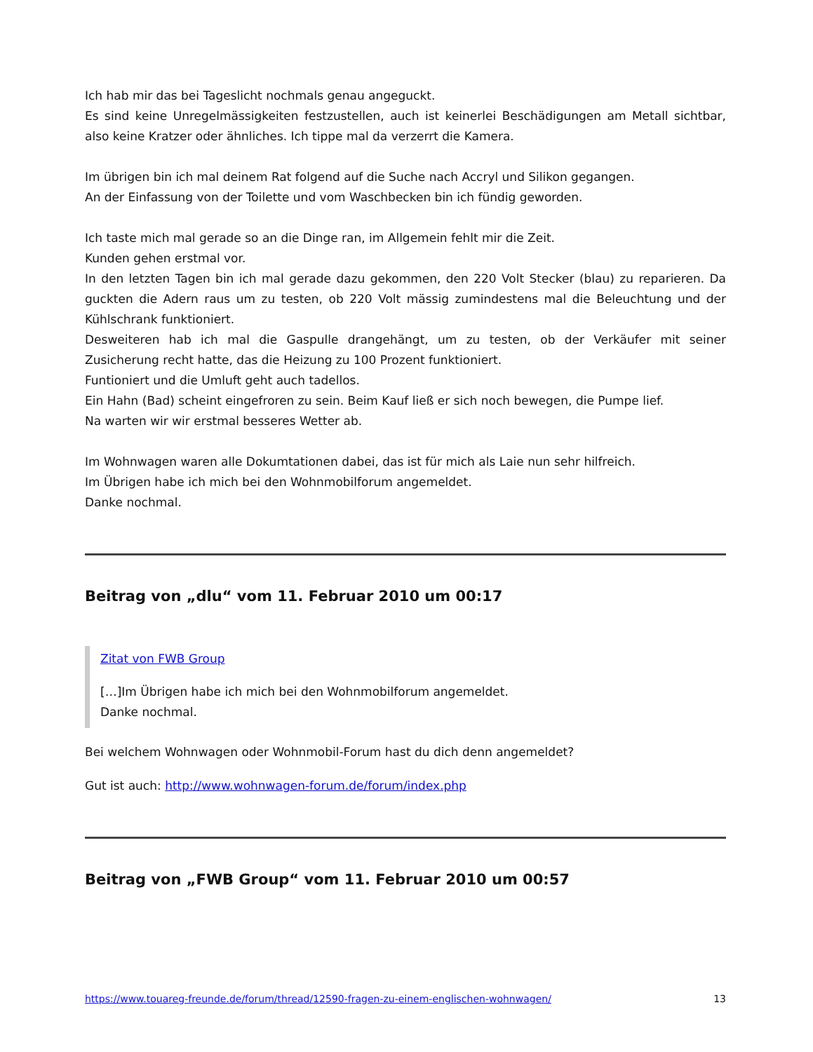Ich hab mir das bei Tageslicht nochmals genau angeguckt.
Es sind keine Unregelmässigkeiten festzustellen, auch ist keinerlei Beschädigungen am Metall sichtbar, also keine Kratzer oder ähnliches. Ich tippe mal da verzerrt die Kamera.
Im übrigen bin ich mal deinem Rat folgend auf die Suche nach Accryl und Silikon gegangen.
An der Einfassung von der Toilette und vom Waschbecken bin ich fündig geworden.
Ich taste mich mal gerade so an die Dinge ran, im Allgemein fehlt mir die Zeit.
Kunden gehen erstmal vor.
In den letzten Tagen bin ich mal gerade dazu gekommen, den 220 Volt Stecker (blau) zu reparieren. Da guckten die Adern raus um zu testen, ob 220 Volt mässig zumindestens mal die Beleuchtung und der Kühlschrank funktioniert.
Desweiteren hab ich mal die Gaspulle drangehängt, um zu testen, ob der Verkäufer mit seiner Zusicherung recht hatte, das die Heizung zu 100 Prozent funktioniert.
Funtioniert und die Umluft geht auch tadellos.
Ein Hahn (Bad) scheint eingefroren zu sein. Beim Kauf ließ er sich noch bewegen, die Pumpe lief.
Na warten wir wir erstmal besseres Wetter ab.
Im Wohnwagen waren alle Dokumtationen dabei, das ist für mich als Laie nun sehr hilfreich.
Im Übrigen habe ich mich bei den Wohnmobilforum angemeldet.
Danke nochmal.
Beitrag von „dlu“ vom 11. Februar 2010 um 00:17
Zitat von FWB Group
[…]Im Übrigen habe ich mich bei den Wohnmobilforum angemeldet.
Danke nochmal.
Bei welchem Wohnwagen oder Wohnmobil-Forum hast du dich denn angemeldet?
Gut ist auch: http://www.wohnwagen-forum.de/forum/index.php
Beitrag von „FWB Group“ vom 11. Februar 2010 um 00:57
https://www.touareg-freunde.de/forum/thread/12590-fragen-zu-einem-englischen-wohnwagen/ 13